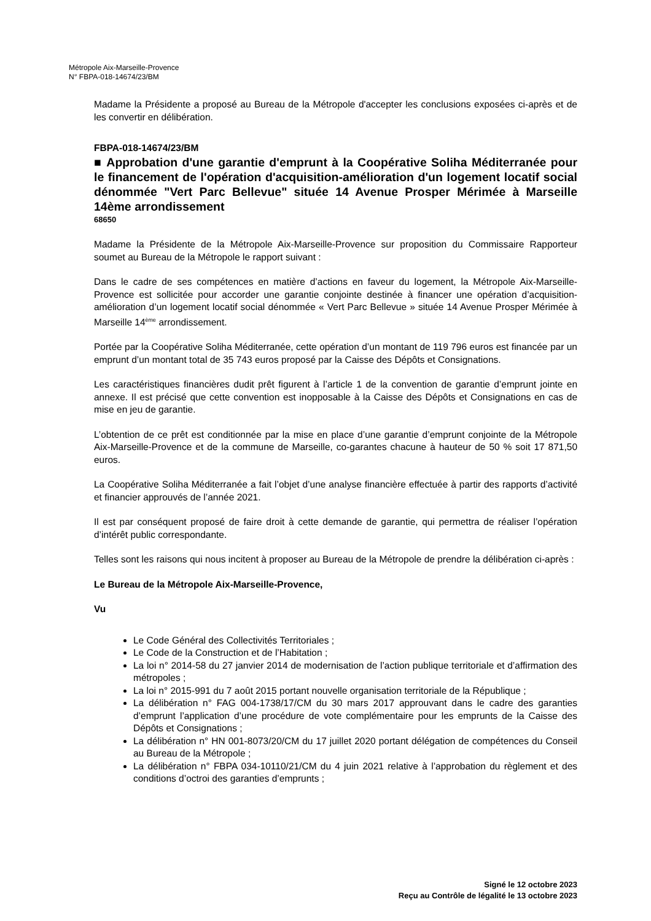Métropole Aix-Marseille-Provence
N° FBPA-018-14674/23/BM
Madame la Présidente a proposé au Bureau de la Métropole d'accepter les conclusions exposées ci-après et de les convertir en délibération.
FBPA-018-14674/23/BM
■ Approbation d'une garantie d'emprunt à la Coopérative Soliha Méditerranée pour le financement de l'opération d'acquisition-amélioration d'un logement locatif social dénommée "Vert Parc Bellevue" située 14 Avenue Prosper Mérimée à Marseille 14ème arrondissement
68650
Madame la Présidente de la Métropole Aix-Marseille-Provence sur proposition du Commissaire Rapporteur soumet au Bureau de la Métropole le rapport suivant :
Dans le cadre de ses compétences en matière d’actions en faveur du logement, la Métropole Aix-Marseille-Provence est sollicitée pour accorder une garantie conjointe destinée à financer une opération d’acquisition-amélioration d’un logement locatif social dénommée « Vert Parc Bellevue » située 14 Avenue Prosper Mérimée à Marseille 14<sup>ème</sup> arrondissement.
Portée par la Coopérative Soliha Méditerranée, cette opération d’un montant de 119 796 euros est financée par un emprunt d’un montant total de 35 743 euros proposé par la Caisse des Dépôts et Consignations.
Les caractéristiques financières dudit prêt figurent à l’article 1 de la convention de garantie d’emprunt jointe en annexe. Il est précisé que cette convention est inopposable à la Caisse des Dépôts et Consignations en cas de mise en jeu de garantie.
L’obtention de ce prêt est conditionnée par la mise en place d’une garantie d’emprunt conjointe de la Métropole Aix-Marseille-Provence et de la commune de Marseille, co-garantes chacune à hauteur de 50 % soit 17 871,50 euros.
La Coopérative Soliha Méditerranée a fait l’objet d’une analyse financière effectuée à partir des rapports d’activité et financier approuvés de l’année 2021.
Il est par conséquent proposé de faire droit à cette demande de garantie, qui permettra de réaliser l’opération d’intérêt public correspondante.
Telles sont les raisons qui nous incitent à proposer au Bureau de la Métropole de prendre la délibération ci-après :
Le Bureau de la Métropole Aix-Marseille-Provence,
Vu
Le Code Général des Collectivités Territoriales ;
Le Code de la Construction et de l’Habitation ;
La loi n° 2014-58 du 27 janvier 2014 de modernisation de l’action publique territoriale et d’affirmation des métropoles ;
La loi n° 2015-991 du 7 août 2015 portant nouvelle organisation territoriale de la République ;
La délibération n° FAG 004-1738/17/CM du 30 mars 2017 approuvant dans le cadre des garanties d’emprunt l’application d’une procédure de vote complémentaire pour les emprunts de la Caisse des Dépôts et Consignations ;
La délibération n° HN 001-8073/20/CM du 17 juillet 2020 portant délégation de compétences du Conseil au Bureau de la Métropole ;
La délibération n° FBPA 034-10110/21/CM du 4 juin 2021 relative à l’approbation du règlement et des conditions d’octroi des garanties d’emprunts ;
Signé le 12 octobre 2023
Reçu au Contrôle de légalité le 13 octobre 2023